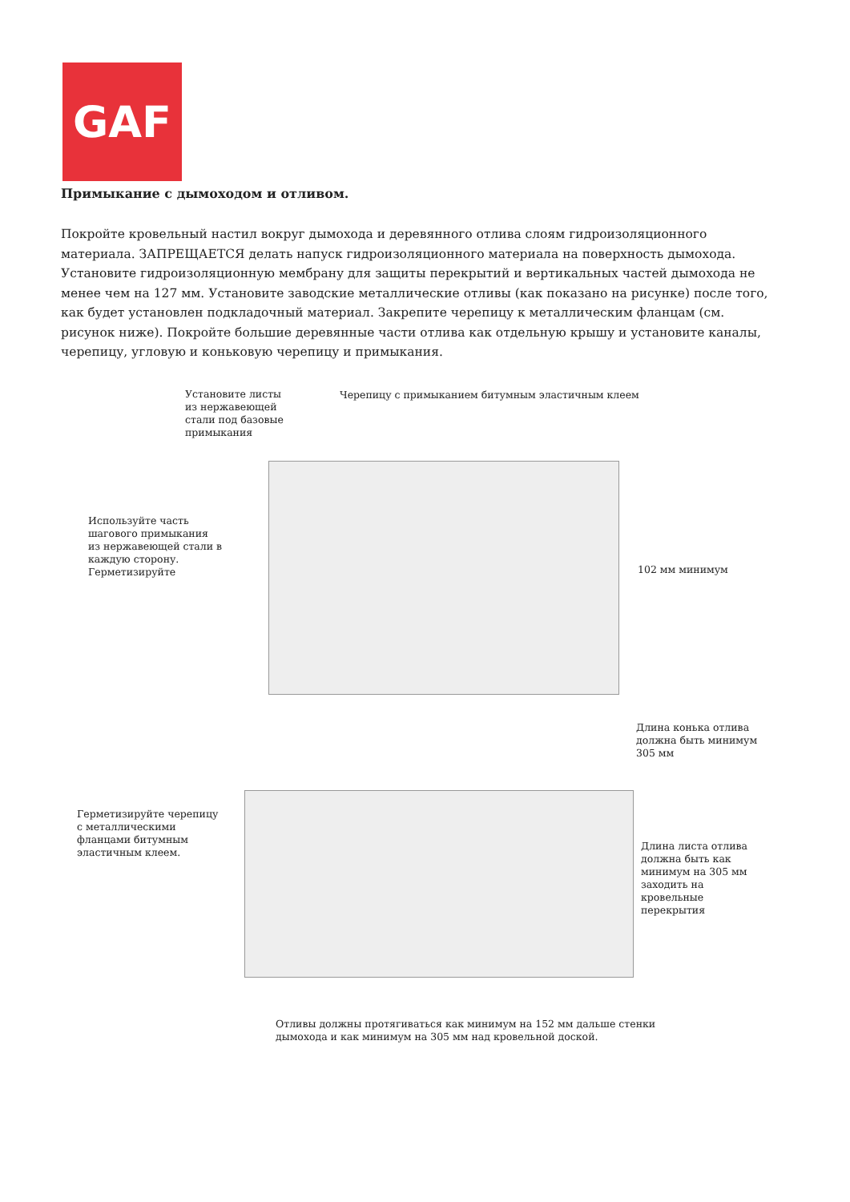GAF
Примыкание с дымоходом и отливом.
Покройте кровельный настил вокруг дымохода и деревянного отлива слоям гидроизоляционного материала. ЗАПРЕЩАЕТСЯ делать напуск гидроизоляционного материала на поверхность дымохода. Установите гидроизоляционную мембрану для защиты перекрытий и вертикальных частей дымохода не менее чем на 127 мм. Установите заводские металлические отливы (как показано на рисунке) после того, как будет установлен подкладочный материал. Закрепите черепицу к металлическим фланцам (см. рисунок ниже). Покройте большие деревянные части отлива как отдельную крышу и установите каналы, черепицу, угловую и коньковую черепицу и примыкания.
Установите листы
из нержавеющей
стали под базовые
примыкания
Черепицу с примыканием битумным эластичным клеем
Используйте часть
шагового примыкания
из нержавеющей стали в
каждую сторону.
Герметизируйте
102 мм минимум
Длина конька отлива
должна быть минимум
305 мм
Герметизируйте черепицу
с металлическими
фланцами битумным
эластичным клеем.
Длина листа отлива
должна быть как
минимум на 305 мм
заходить на
кровельные
перекрытия
Отливы должны протягиваться как минимум на 152 мм дальше стенки
дымохода и как минимум на 305 мм над кровельной доской.